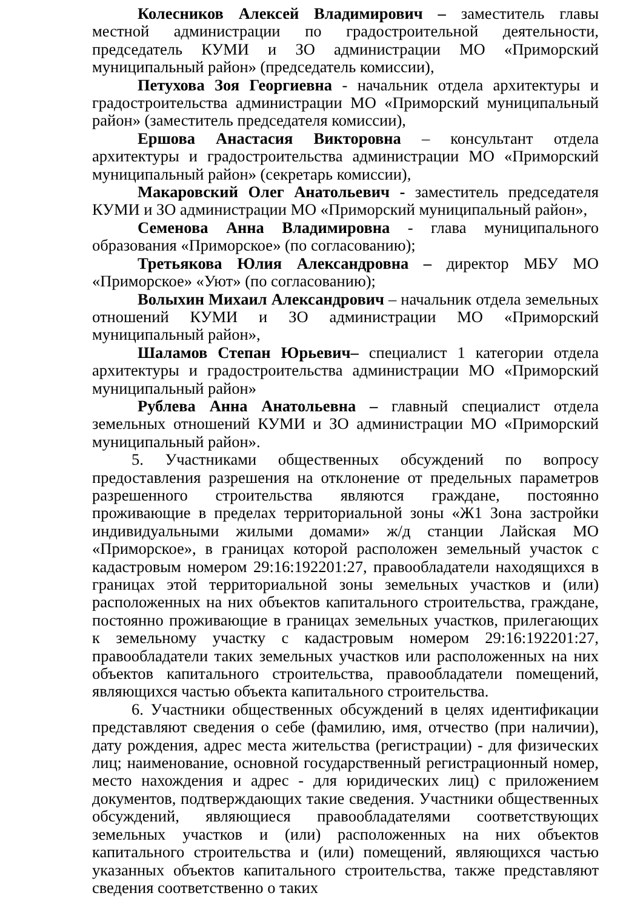Колесников Алексей Владимирович – заместитель главы местной администрации по градостроительной деятельности, председатель КУМИ и ЗО администрации МО «Приморский муниципальный район» (председатель комиссии),
Петухова Зоя Георгиевна - начальник отдела архитектуры и градостроительства администрации МО «Приморский муниципальный район» (заместитель председателя комиссии),
Ершова Анастасия Викторовна – консультант отдела архитектуры и градостроительства администрации МО «Приморский муниципальный район» (секретарь комиссии),
Макаровский Олег Анатольевич - заместитель председателя КУМИ и ЗО администрации МО «Приморский муниципальный район»,
Семенова Анна Владимировна - глава муниципального образования «Приморское» (по согласованию);
Третьякова Юлия Александровна – директор МБУ МО «Приморское» «Уют» (по согласованию);
Волыхин Михаил Александрович – начальник отдела земельных отношений КУМИ и ЗО администрации МО «Приморский муниципальный район»,
Шаламов Степан Юрьевич– специалист 1 категории отдела архитектуры и градостроительства администрации МО «Приморский муниципальный район»
Рублева Анна Анатольевна – главный специалист отдела земельных отношений КУМИ и ЗО администрации МО «Приморский муниципальный район».
5. Участниками общественных обсуждений по вопросу предоставления разрешения на отклонение от предельных параметров разрешенного строительства являются граждане, постоянно проживающие в пределах территориальной зоны «Ж1 Зона застройки индивидуальными жилыми домами» ж/д станции Лайская МО «Приморское», в границах которой расположен земельный участок с кадастровым номером 29:16:192201:27, правообладатели находящихся в границах этой территориальной зоны земельных участков и (или) расположенных на них объектов капитального строительства, граждане, постоянно проживающие в границах земельных участков, прилегающих к земельному участку с кадастровым номером 29:16:192201:27, правообладатели таких земельных участков или расположенных на них объектов капитального строительства, правообладатели помещений, являющихся частью объекта капитального строительства.
6. Участники общественных обсуждений в целях идентификации представляют сведения о себе (фамилию, имя, отчество (при наличии), дату рождения, адрес места жительства (регистрации) - для физических лиц; наименование, основной государственный регистрационный номер, место нахождения и адрес - для юридических лиц) с приложением документов, подтверждающих такие сведения. Участники общественных обсуждений, являющиеся правообладателями соответствующих земельных участков и (или) расположенных на них объектов капитального строительства и (или) помещений, являющихся частью указанных объектов капитального строительства, также представляют сведения соответственно о таких